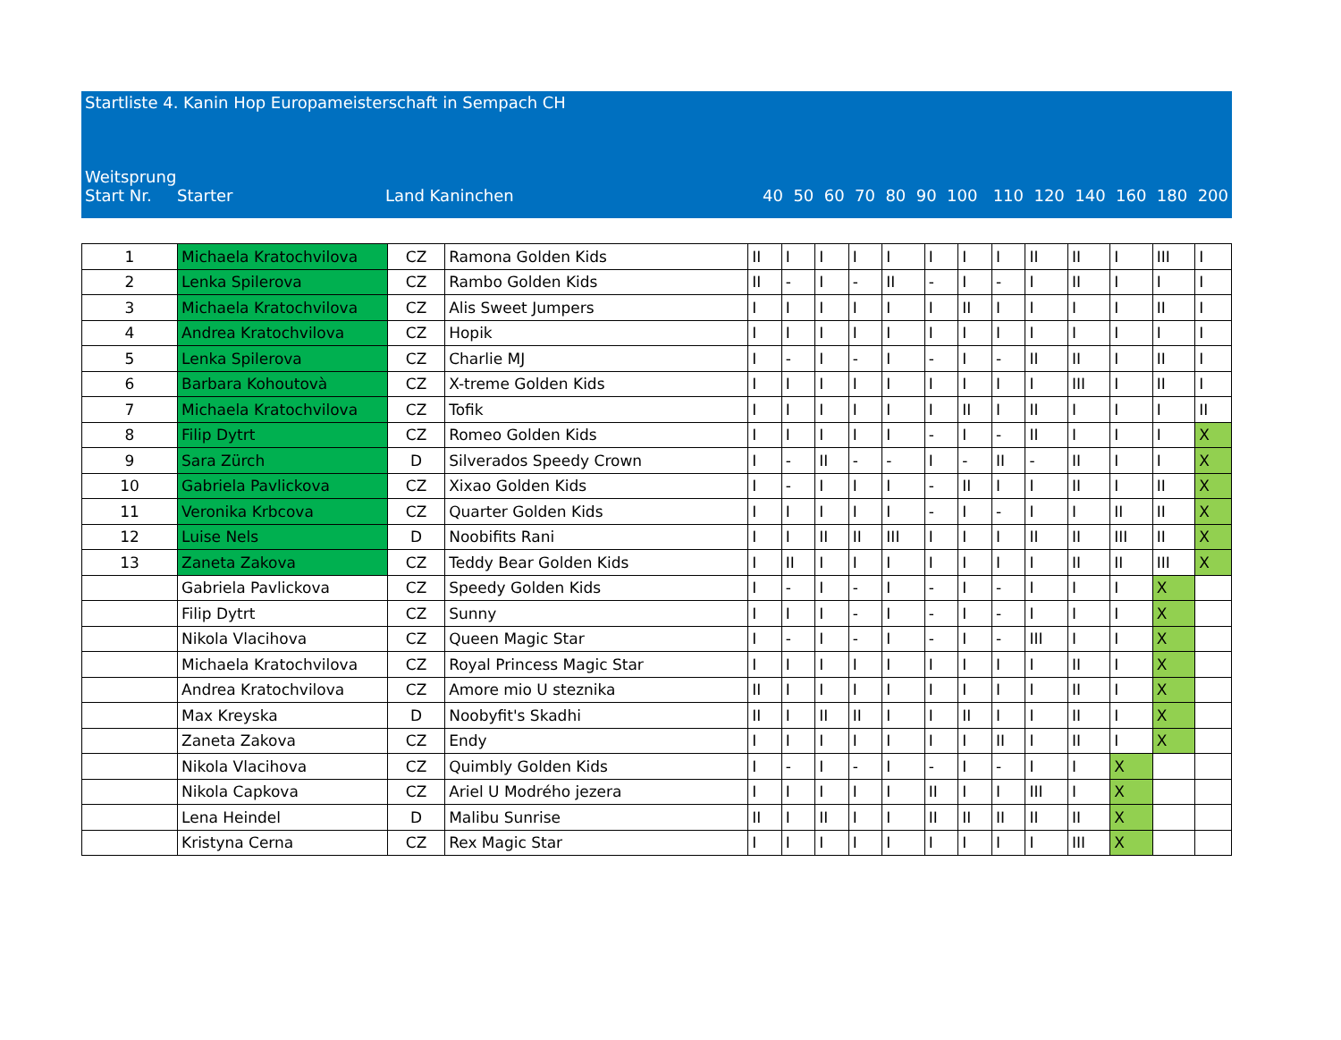Startliste 4. Kanin Hop Europameisterschaft in Sempach CH
Weitsprung
| Start Nr. | Starter | Land Kaninchen | 40 50 60 70 80 90 100 110 120 140 160 180 200 |
| 1 | Michaela Kratochvilova | CZ | Ramona Golden Kids | II | I | I | I | I | I | I | I | II | II | I | III | I |
| 2 | Lenka Spilerova | CZ | Rambo Golden Kids | II | - | I | - | II | - | I | - | I | II | I | I | I |
| 3 | Michaela Kratochvilova | CZ | Alis Sweet Jumpers | I | I | I | I | I | I | II | I | I | I | I | II | I |
| 4 | Andrea Kratochvilova | CZ | Hopik | I | I | I | I | I | I | I | I | I | I | I | I | I |
| 5 | Lenka Spilerova | CZ | Charlie MJ | I | - | I | - | I | - | I | - | II | II | I | II | I |
| 6 | Barbara Kohoutovà | CZ | X-treme Golden Kids | I | I | I | I | I | I | I | I | I | III | I | II | I |
| 7 | Michaela Kratochvilova | CZ | Tofik | I | I | I | I | I | I | II | I | II | I | I | I | II |
| 8 | Filip Dytrt | CZ | Romeo Golden Kids | I | I | I | I | I | - | I | - | II | I | I | I | X |
| 9 | Sara Zürch | D | Silverados Speedy Crown | I | - | II | - | - | I | - | II | - | II | I | I | X |
| 10 | Gabriela Pavlickova | CZ | Xixao Golden Kids | I | - | I | I | I | - | II | I | I | II | I | II | X |
| 11 | Veronika Krbcova | CZ | Quarter Golden Kids | I | I | I | I | I | - | I | - | I | I | II | II | X |
| 12 | Luise Nels | D | Noobifits Rani | I | I | II | II | III | I | I | I | II | II | III | II | X |
| 13 | Zaneta Zakova | CZ | Teddy Bear Golden Kids | I | II | I | I | I | I | I | I | I | II | II | III | X |
| | Gabriela Pavlickova | CZ | Speedy Golden Kids | I | - | I | - | I | - | I | - | I | I | I | X | |
| | Filip Dytrt | CZ | Sunny | I | I | I | - | I | - | I | - | I | I | I | X | |
| | Nikola Vlacihova | CZ | Queen Magic Star | I | - | I | - | I | - | I | - | III | I | I | X | |
| | Michaela Kratochvilova | CZ | Royal Princess Magic Star | I | I | I | I | I | I | I | I | I | II | I | X | |
| | Andrea Kratochvilova | CZ | Amore mio U steznika | II | I | I | I | I | I | I | I | I | II | I | X | |
| | Max Kreyska | D | Noobyfit's Skadhi | II | I | II | II | I | I | II | I | I | II | I | X | |
| | Zaneta Zakova | CZ | Endy | I | I | I | I | I | I | I | II | I | II | I | X | |
| | Nikola Vlacihova | CZ | Quimbly Golden Kids | I | - | I | - | I | - | I | - | I | I | X | | |
| | Nikola Capkova | CZ | Ariel U Modrého jezera | I | I | I | I | I | II | I | I | III | I | X | | |
| | Lena Heindel | D | Malibu Sunrise | II | I | II | I | I | II | II | II | II | II | X | | |
| | Kristyna Cerna | CZ | Rex Magic Star | I | I | I | I | I | I | I | I | I | III | X | | |